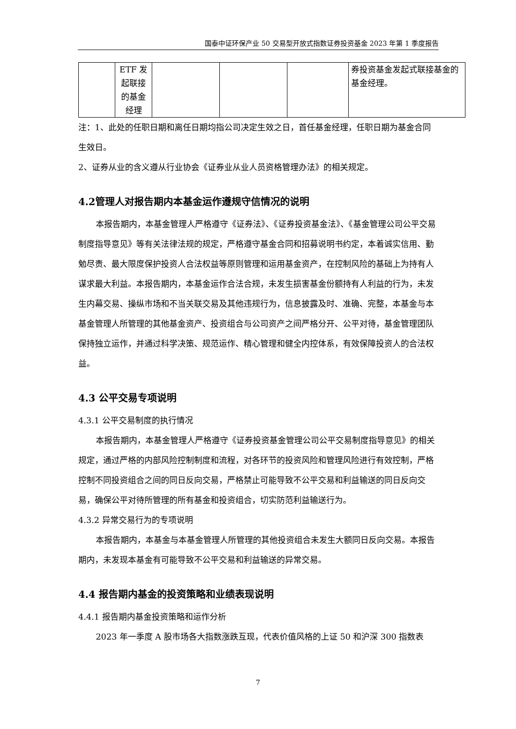国泰中证环保产业 50 交易型开放式指数证券投资基金 2023 年第 1 季度报告
| | ETF 发起联接的基金经理 | | | | 券投资基金发起式联接基金的基金经理。 |
注：1、此处的任职日期和离任日期均指公司决定生效之日，首任基金经理，任职日期为基金合同生效日。
2、证券从业的含义遵从行业协会《证券业从业人员资格管理办法》的相关规定。
4.2管理人对报告期内本基金运作遵规守信情况的说明
本报告期内，本基金管理人严格遵守《证券法》、《证券投资基金法》、《基金管理公司公平交易制度指导意见》等有关法律法规的规定，严格遵守基金合同和招募说明书约定，本着诚实信用、勤勉尽责、最大限度保护投资人合法权益等原则管理和运用基金资产，在控制风险的基础上为持有人谋求最大利益。本报告期内，本基金运作合法合规，未发生损害基金份额持有人利益的行为，未发生内幕交易、操纵市场和不当关联交易及其他违规行为，信息披露及时、准确、完整，本基金与本基金管理人所管理的其他基金资产、投资组合与公司资产之间严格分开、公平对待，基金管理团队保持独立运作，并通过科学决策、规范运作、精心管理和健全内控体系，有效保障投资人的合法权益。
4.3 公平交易专项说明
4.3.1 公平交易制度的执行情况
本报告期内，本基金管理人严格遵守《证券投资基金管理公司公平交易制度指导意见》的相关规定，通过严格的内部风险控制制度和流程，对各环节的投资风险和管理风险进行有效控制，严格控制不同投资组合之间的同日反向交易，严格禁止可能导致不公平交易和利益输送的同日反向交易，确保公平对待所管理的所有基金和投资组合，切实防范利益输送行为。
4.3.2 异常交易行为的专项说明
本报告期内，本基金与本基金管理人所管理的其他投资组合未发生大额同日反向交易。本报告期内，未发现本基金有可能导致不公平交易和利益输送的异常交易。
4.4 报告期内基金的投资策略和业绩表现说明
4.4.1 报告期内基金投资策略和运作分析
2023 年一季度 A 股市场各大指数涨跌互现，代表价值风格的上证 50 和沪深 300 指数表
7